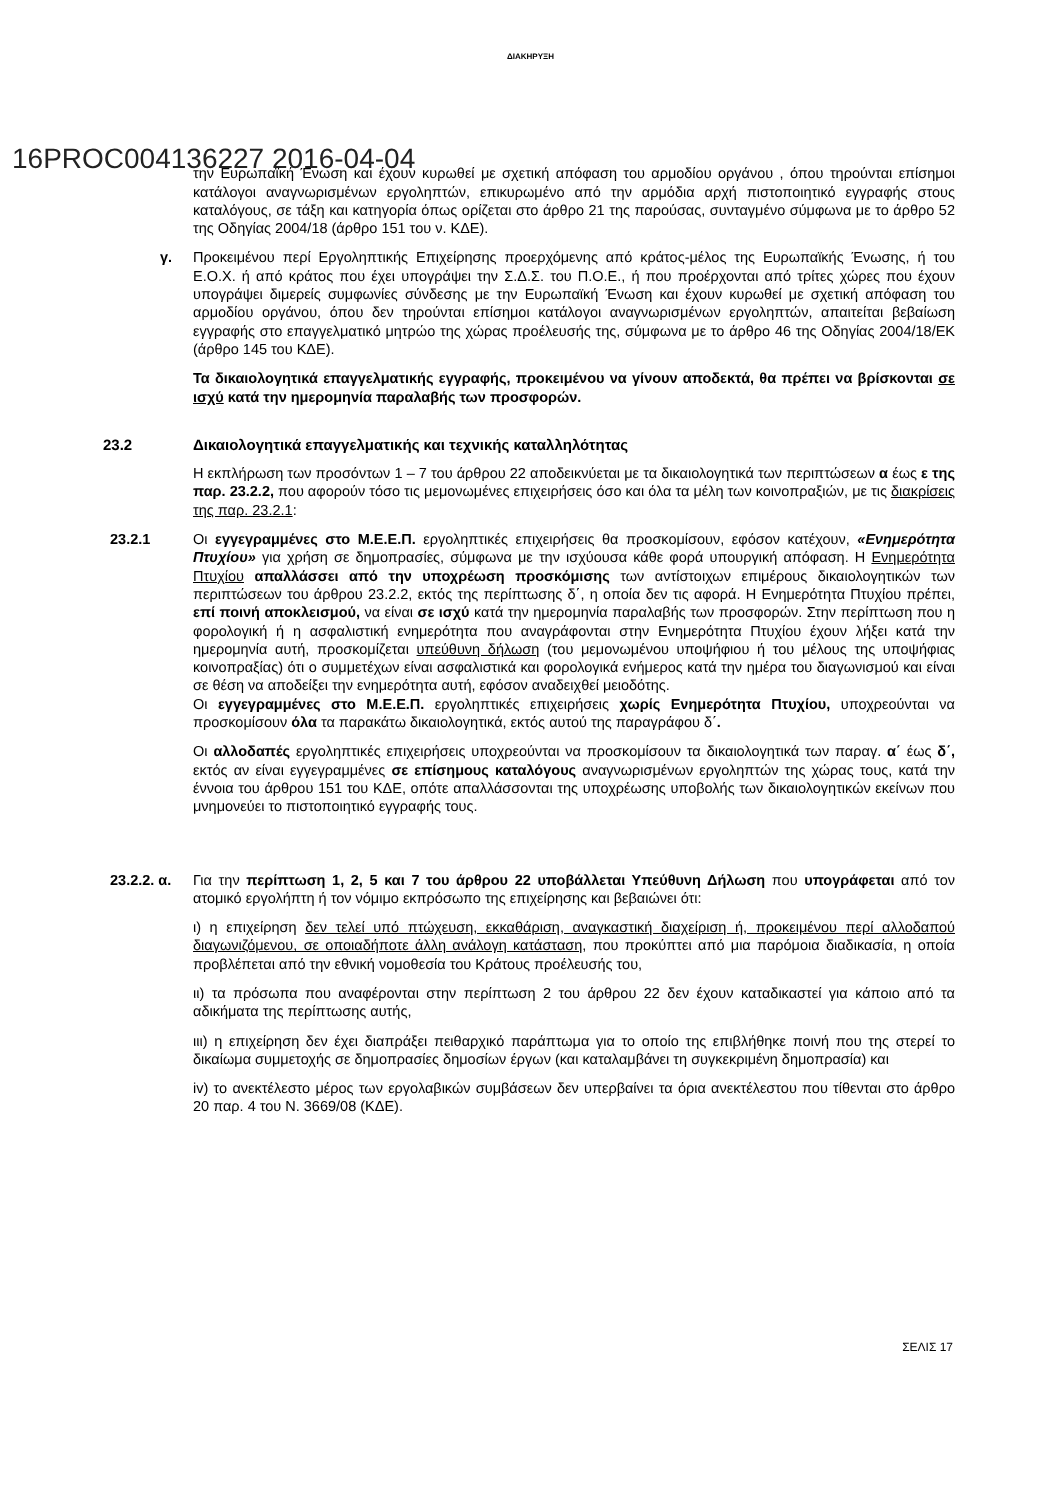ΔΙΑΚΗΡΥΞΗ
16PROC004136227 2016-04-04
την Ευρωπαϊκή Ένωση και έχουν κυρωθεί με σχετική απόφαση του αρμοδίου οργάνου , όπου τηρούνται επίσημοι κατάλογοι αναγνωρισμένων εργοληπτών, επικυρωμένο από την αρμόδια αρχή πιστοποιητικό εγγραφής στους καταλόγους, σε τάξη και κατηγορία όπως ορίζεται στο άρθρο 21 της παρούσας, συνταγμένο σύμφωνα με το άρθρο 52 της Οδηγίας 2004/18 (άρθρο 151 του ν. ΚΔΕ).
γ. Προκειμένου περί Εργοληπτικής Επιχείρησης προερχόμενης από κράτος-μέλος της Ευρωπαϊκής Ένωσης, ή του Ε.Ο.Χ. ή από κράτος που έχει υπογράψει την Σ.Δ.Σ. του Π.Ο.Ε., ή που προέρχονται από τρίτες χώρες που έχουν υπογράψει διμερείς συμφωνίες σύνδεσης με την Ευρωπαϊκή Ένωση και έχουν κυρωθεί με σχετική απόφαση του αρμοδίου οργάνου, όπου δεν τηρούνται επίσημοι κατάλογοι αναγνωρισμένων εργοληπτών, απαιτείται βεβαίωση εγγραφής στο επαγγελματικό μητρώο της χώρας προέλευσής της, σύμφωνα με το άρθρο 46 της Οδηγίας 2004/18/ΕΚ (άρθρο 145 του ΚΔΕ).
Τα δικαιολογητικά επαγγελματικής εγγραφής, προκειμένου να γίνουν αποδεκτά, θα πρέπει να βρίσκονται σε ισχύ κατά την ημερομηνία παραλαβής των προσφορών.
23.2 Δικαιολογητικά επαγγελματικής και τεχνικής καταλληλότητας
Η εκπλήρωση των προσόντων 1 – 7 του άρθρου 22 αποδεικνύεται με τα δικαιολογητικά των περιπτώσεων α έως ε της παρ. 23.2.2, που αφορούν τόσο τις μεμονωμένες επιχειρήσεις όσο και όλα τα μέλη των κοινοπραξιών, με τις διακρίσεις της παρ. 23.2.1:
23.2.1 Οι εγγεγραμμένες στο Μ.Ε.Ε.Π. εργοληπτικές επιχειρήσεις θα προσκομίσουν, εφόσον κατέχουν, «Ενημερότητα Πτυχίου» για χρήση σε δημοπρασίες, σύμφωνα με την ισχύουσα κάθε φορά υπουργική απόφαση. Η Ενημερότητα Πτυχίου απαλλάσσει από την υποχρέωση προσκόμισης των αντίστοιχων επιμέρους δικαιολογητικών των περιπτώσεων του άρθρου 23.2.2, εκτός της περίπτωσης δ΄, η οποία δεν τις αφορά. Η Ενημερότητα Πτυχίου πρέπει, επί ποινή αποκλεισμού, να είναι σε ισχύ κατά την ημερομηνία παραλαβής των προσφορών. Στην περίπτωση που η φορολογική ή η ασφαλιστική ενημερότητα που αναγράφονται στην Ενημερότητα Πτυχίου έχουν λήξει κατά την ημερομηνία αυτή, προσκομίζεται υπεύθυνη δήλωση (του μεμονωμένου υποψήφιου ή του μέλους της υποψήφιας κοινοπραξίας) ότι ο συμμετέχων είναι ασφαλιστικά και φορολογικά ενήμερος κατά την ημέρα του διαγωνισμού και είναι σε θέση να αποδείξει την ενημερότητα αυτή, εφόσον αναδειχθεί μειοδότης.
Οι εγγεγραμμένες στο Μ.Ε.Ε.Π. εργοληπτικές επιχειρήσεις χωρίς Ενημερότητα Πτυχίου, υποχρεούνται να προσκομίσουν όλα τα παρακάτω δικαιολογητικά, εκτός αυτού της παραγράφου δ΄.
Οι αλλοδαπές εργοληπτικές επιχειρήσεις υποχρεούνται να προσκομίσουν τα δικαιολογητικά των παραγ. α΄ έως δ΄, εκτός αν είναι εγγεγραμμένες σε επίσημους καταλόγους αναγνωρισμένων εργοληπτών της χώρας τους, κατά την έννοια του άρθρου 151 του ΚΔΕ, οπότε απαλλάσσονται της υποχρέωσης υποβολής των δικαιολογητικών εκείνων που μνημονεύει το πιστοποιητικό εγγραφής τους.
23.2.2. α.
Για την περίπτωση 1, 2, 5 και 7 του άρθρου 22 υποβάλλεται Υπεύθυνη Δήλωση που υπογράφεται από τον ατομικό εργολήπτη ή τον νόμιμο εκπρόσωπο της επιχείρησης και βεβαιώνει ότι:
ι) η επιχείρηση δεν τελεί υπό πτώχευση, εκκαθάριση, αναγκαστική διαχείριση ή, προκειμένου περί αλλοδαπού διαγωνιζόμενου, σε οποιαδήποτε άλλη ανάλογη κατάσταση, που προκύπτει από μια παρόμοια διαδικασία, η οποία προβλέπεται από την εθνική νομοθεσία του Κράτους προέλευσής του,
ιι) τα πρόσωπα που αναφέρονται στην περίπτωση 2 του άρθρου 22 δεν έχουν καταδικαστεί για κάποιο από τα αδικήματα της περίπτωσης αυτής,
ιιι) η επιχείρηση δεν έχει διαπράξει πειθαρχικό παράπτωμα για το οποίο της επιβλήθηκε ποινή που της στερεί το δικαίωμα συμμετοχής σε δημοπρασίες δημοσίων έργων (και καταλαμβάνει τη συγκεκριμένη δημοπρασία) και
iv) το ανεκτέλεστο μέρος των εργολαβικών συμβάσεων δεν υπερβαίνει τα όρια ανεκτέλεστου που τίθενται στο άρθρο 20 παρ. 4 του Ν. 3669/08 (ΚΔΕ).
ΣΕΛΙΣ 17